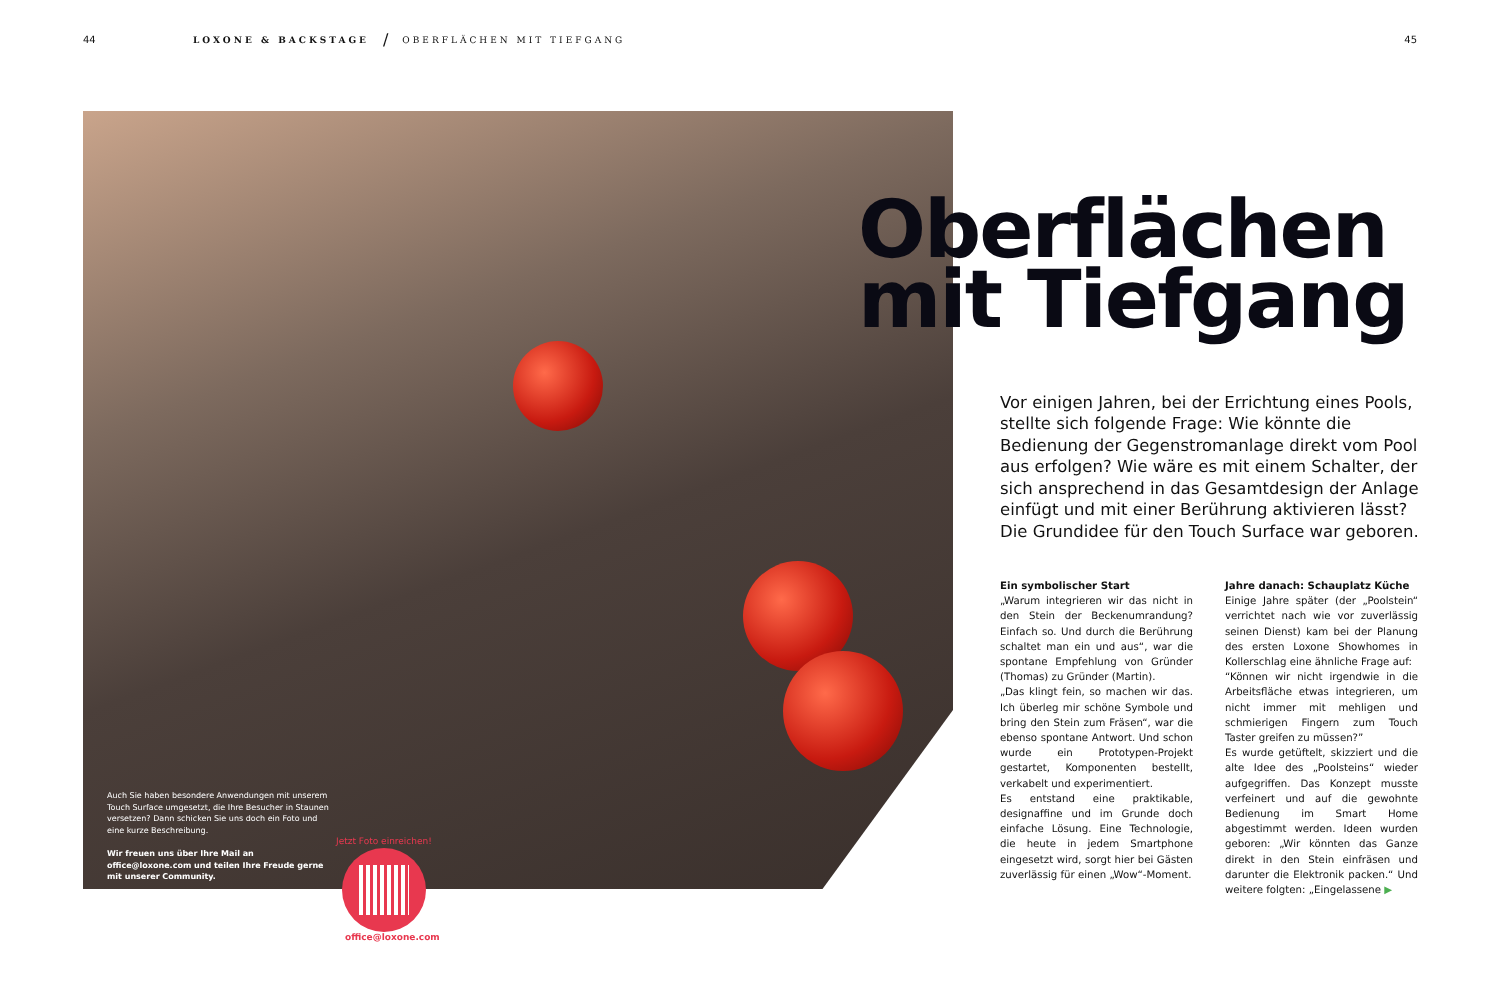44 LOXONE & BACKSTAGE / OBERFLÄCHEN MIT TIEFGANG 45
Auch Sie haben besondere Anwendungen mit unserem Touch Surface umgesetzt, die Ihre Besucher in Staunen versetzen? Dann schicken Sie uns doch ein Foto und eine kurze Beschreibung.
Wir freuen uns über Ihre Mail an office@loxone.com und teilen Ihre Freude gerne mit unserer Community.
Jetzt Foto einreichen!
office@loxone.com
Oberflächen
mit Tiefgang
Vor einigen Jahren, bei der Errichtung eines Pools, stellte sich folgende Frage: Wie könnte die Bedienung der Gegenstromanlage direkt vom Pool aus erfolgen? Wie wäre es mit einem Schalter, der sich ansprechend in das Gesamtdesign der Anlage einfügt und mit einer Berührung aktivieren lässt? Die Grundidee für den Touch Surface war geboren.
Ein symbolischer Start
„Warum integrieren wir das nicht in den Stein der Beckenumrandung? Einfach so. Und durch die Berührung schaltet man ein und aus“, war die spontane Empfehlung von Gründer (Thomas) zu Gründer (Martin).
„Das klingt fein, so machen wir das. Ich überleg mir schöne Symbole und bring den Stein zum Fräsen“, war die ebenso spontane Antwort. Und schon wurde ein Prototypen-Projekt gestartet, Komponenten bestellt, verkabelt und experimentiert.
Es entstand eine praktikable, designaffine und im Grunde doch einfache Lösung. Eine Technologie, die heute in jedem Smartphone eingesetzt wird, sorgt hier bei Gästen zuverlässig für einen „Wow“-Moment.
Jahre danach: Schauplatz Küche
Einige Jahre später (der „Poolstein“ verrichtet nach wie vor zuverlässig seinen Dienst) kam bei der Planung des ersten Loxone Showhomes in Kollerschlag eine ähnliche Frage auf:
“Können wir nicht irgendwie in die Arbeitsfläche etwas integrieren, um nicht immer mit mehligen und schmierigen Fingern zum Touch Taster greifen zu müssen?”
Es wurde getüftelt, skizziert und die alte Idee des „Poolsteins“ wieder aufgegriffen. Das Konzept musste verfeinert und auf die gewohnte Bedienung im Smart Home abgestimmt werden. Ideen wurden geboren: „Wir könnten das Ganze direkt in den Stein einfräsen und darunter die Elektronik packen.“ Und weitere folgten: „Eingelassene ▶